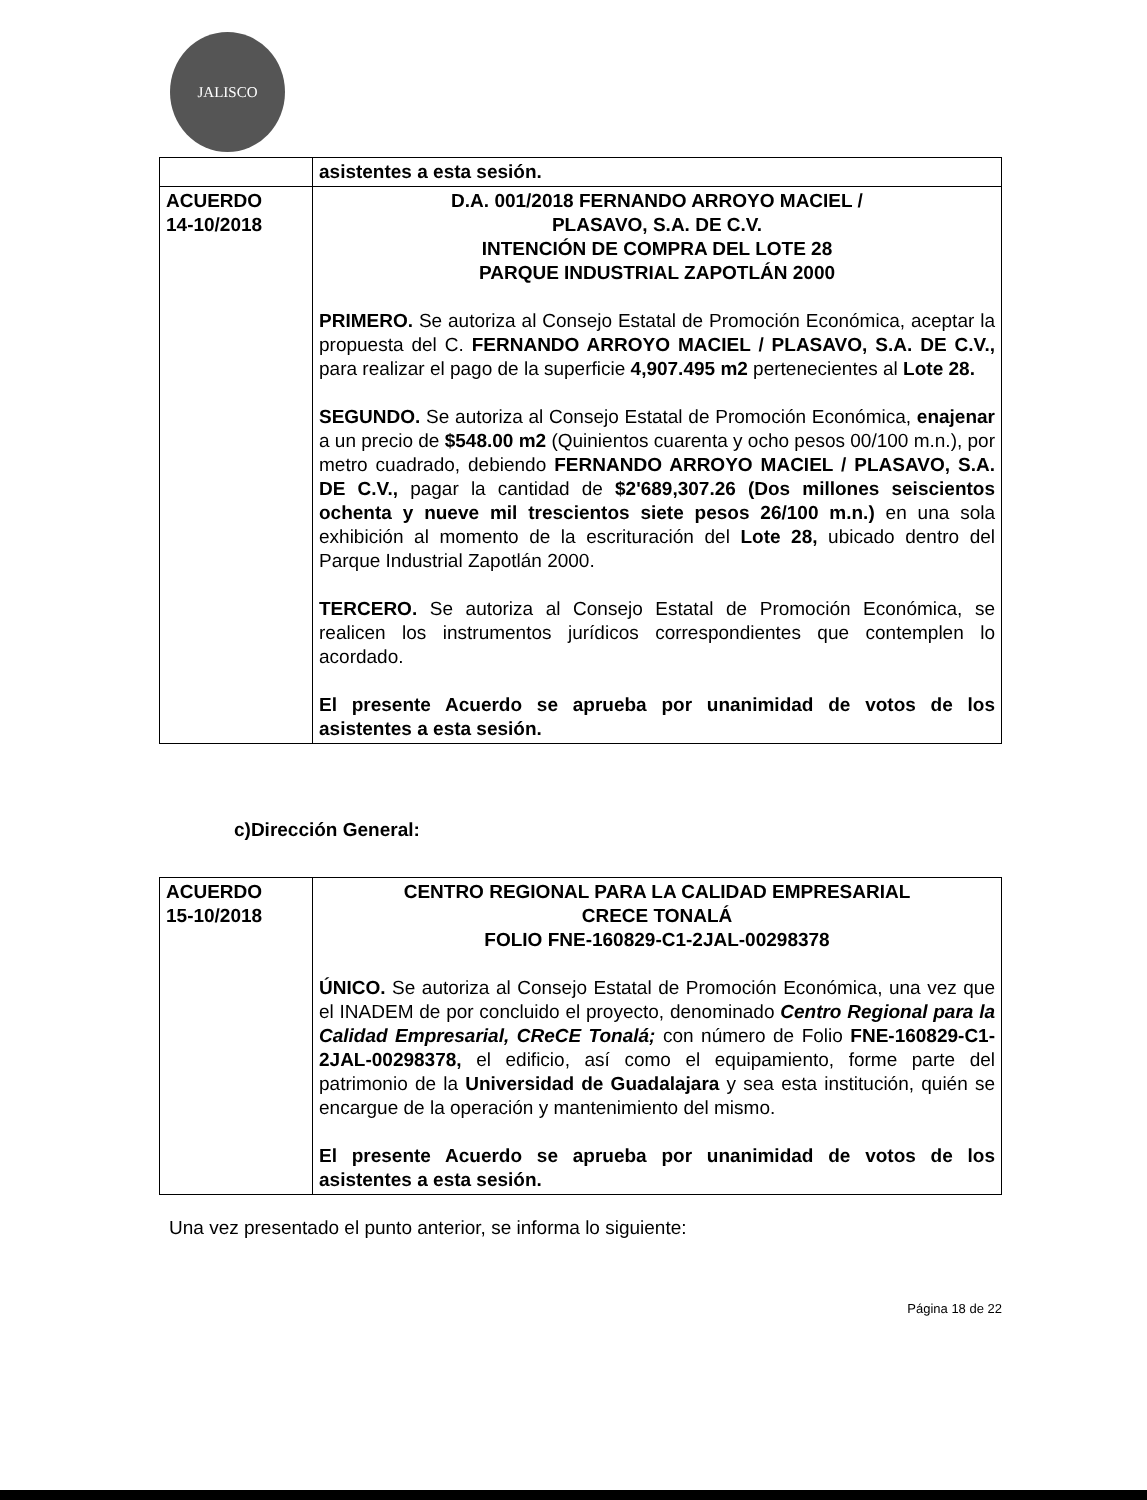JALISCO
| | asistentes a esta sesión. |
| ACUERDO 14-10/2018 | D.A. 001/2018 FERNANDO ARROYO MACIEL / PLASAVO, S.A. DE C.V. INTENCIÓN DE COMPRA DEL LOTE 28 PARQUE INDUSTRIAL ZAPOTLÁN 2000 PRIMERO. Se autoriza al Consejo Estatal de Promoción Económica, aceptar la propuesta del C. FERNANDO ARROYO MACIEL / PLASAVO, S.A. DE C.V., para realizar el pago de la superficie 4,907.495 m2 pertenecientes al Lote 28. SEGUNDO. Se autoriza al Consejo Estatal de Promoción Económica, enajenar a un precio de $548.00 m2 (Quinientos cuarenta y ocho pesos 00/100 m.n.), por metro cuadrado, debiendo FERNANDO ARROYO MACIEL / PLASAVO, S.A. DE C.V., pagar la cantidad de $2'689,307.26 (Dos millones seiscientos ochenta y nueve mil trescientos siete pesos 26/100 m.n.) en una sola exhibición al momento de la escrituración del Lote 28, ubicado dentro del Parque Industrial Zapotlán 2000. TERCERO. Se autoriza al Consejo Estatal de Promoción Económica, se realicen los instrumentos jurídicos correspondientes que contemplen lo acordado. El presente Acuerdo se aprueba por unanimidad de votos de los asistentes a esta sesión. |
c)Dirección General:
| ACUERDO 15-10/2018 | CENTRO REGIONAL PARA LA CALIDAD EMPRESARIAL CRECE TONALÁ FOLIO FNE-160829-C1-2JAL-00298378 ÚNICO. Se autoriza al Consejo Estatal de Promoción Económica, una vez que el INADEM de por concluido el proyecto, denominado Centro Regional para la Calidad Empresarial, CReCE Tonalá; con número de Folio FNE-160829-C1-2JAL-00298378, el edificio, así como el equipamiento, forme parte del patrimonio de la Universidad de Guadalajara y sea esta institución, quién se encargue de la operación y mantenimiento del mismo. El presente Acuerdo se aprueba por unanimidad de votos de los asistentes a esta sesión. |
Una vez presentado el punto anterior, se informa lo siguiente:
Página 18 de 22